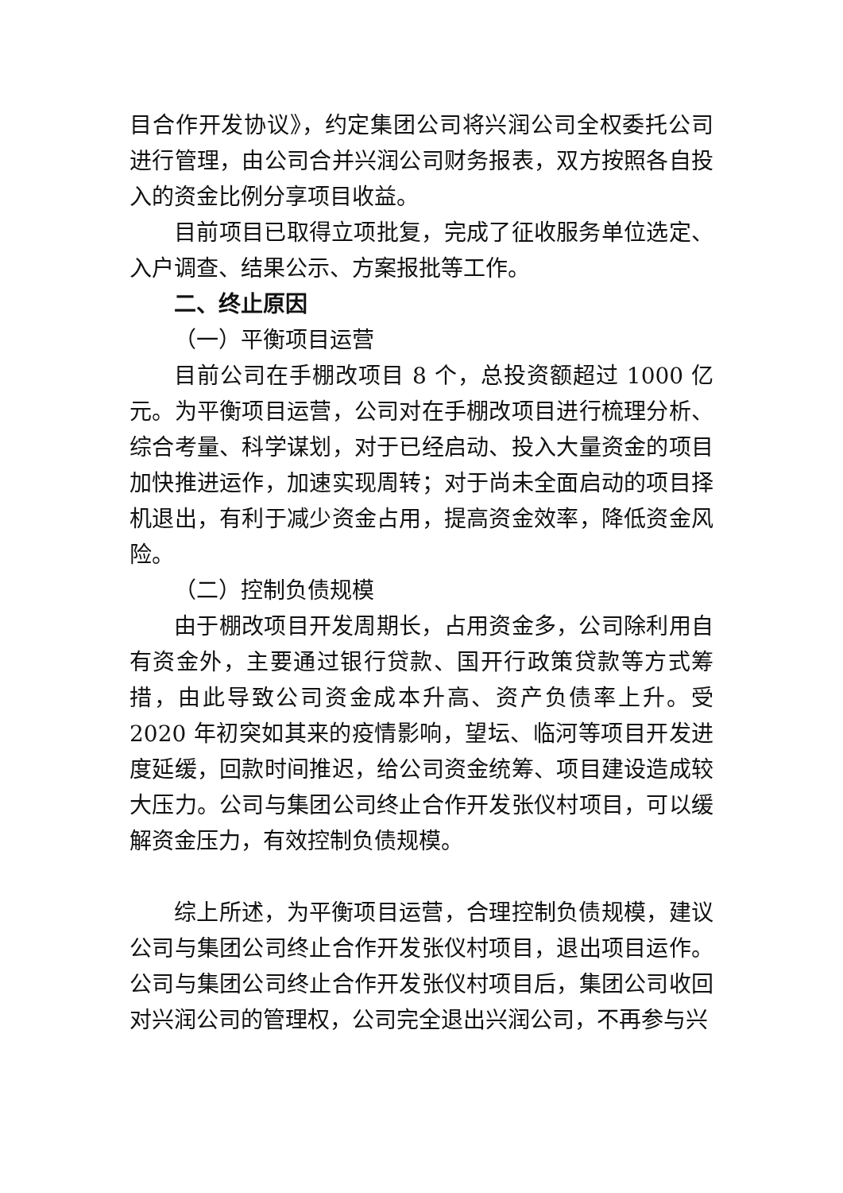目合作开发协议》，约定集团公司将兴润公司全权委托公司进行管理，由公司合并兴润公司财务报表，双方按照各自投入的资金比例分享项目收益。
目前项目已取得立项批复，完成了征收服务单位选定、入户调查、结果公示、方案报批等工作。
二、终止原因
（一）平衡项目运营
目前公司在手棚改项目 8 个，总投资额超过 1000 亿元。为平衡项目运营，公司对在手棚改项目进行梳理分析、综合考量、科学谋划，对于已经启动、投入大量资金的项目加快推进运作，加速实现周转；对于尚未全面启动的项目择机退出，有利于减少资金占用，提高资金效率，降低资金风险。
（二）控制负债规模
由于棚改项目开发周期长，占用资金多，公司除利用自有资金外，主要通过银行贷款、国开行政策贷款等方式筹措，由此导致公司资金成本升高、资产负债率上升。受 2020 年初突如其来的疫情影响，望坛、临河等项目开发进度延缓，回款时间推迟，给公司资金统筹、项目建设造成较大压力。公司与集团公司终止合作开发张仪村项目，可以缓解资金压力，有效控制负债规模。
综上所述，为平衡项目运营，合理控制负债规模，建议公司与集团公司终止合作开发张仪村项目，退出项目运作。公司与集团公司终止合作开发张仪村项目后，集团公司收回对兴润公司的管理权，公司完全退出兴润公司，不再参与兴